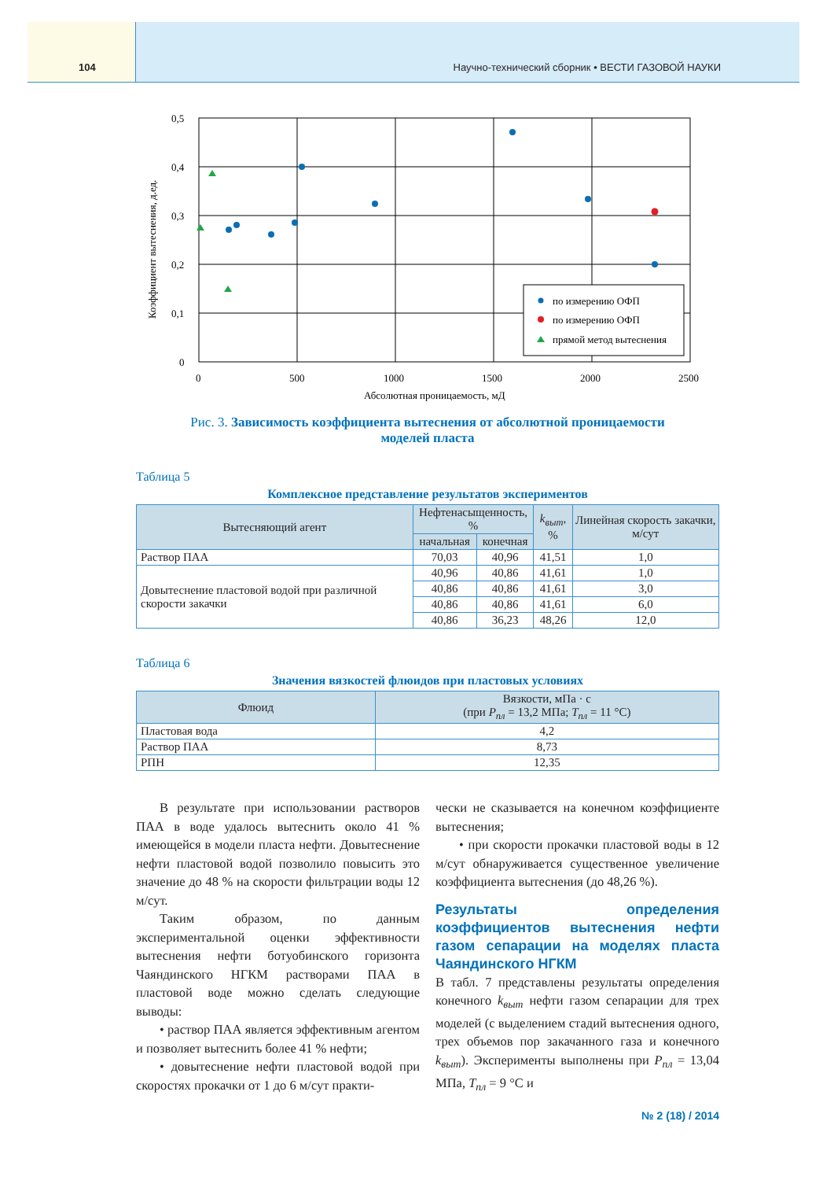104 Научно-технический сборник • ВЕСТИ ГАЗОВОЙ НАУКИ
0,5
0,4
0,3
0,2
0,1
0
0
500
1000
1500
2000
2500
Абсолютная проницаемость, мД
Коэффициент вытеснения, д.ед.
по измерению ОФП
по измерению ОФП
прямой метод вытеснения
Рис. 3. Зависимость коэффициента вытеснения от абсолютной проницаемости
моделей пласта
Таблица 5
Комплексное представление результатов экспериментов
| Вытесняющий агент | Нефтенасыщенность, % | | k<sub>выт</sub> , % | Линейная скорость закачки, м/сут |
| --- | --- | --- | --- | --- |
| | начальная | конечная | | |
| Раствор ПАА | 70,03 | 40,96 | 41,51 | 1,0 |
| Довытеснение пластовой водой при различной скорости закачки | 40,96 | 40,86 | 41,61 | 1,0 |
| | 40,86 | 40,86 | 41,61 | 3,0 |
| | 40,86 | 40,86 | 41,61 | 6,0 |
| | 40,86 | 36,23 | 48,26 | 12,0 |
Таблица 6
Значения вязкостей флюидов при пластовых условиях
| Флюид | Вязкости, мПа · с (при P<sub>пл</sub> = 13,2 МПа; T<sub>пл</sub> = 11 °C) |
| --- | --- |
| Пластовая вода | 4,2 |
| Раствор ПАА | 8,73 |
| РПН | 12,35 |
В результате при использовании растворов ПАА в воде удалось вытеснить около 41 % имеющейся в модели пласта нефти. Довытеснение нефти пластовой водой позволило повысить это значение до 48 % на скорости фильтрации воды 12 м/сут.
Таким образом, по данным экспериментальной оценки эффективности вытеснения нефти ботуобинского горизонта Чаяндинского НГКМ растворами ПАА в пластовой воде можно сделать следующие выводы:
• раствор ПАА является эффективным агентом и позволяет вытеснить более 41 % нефти;
• довытеснение нефти пластовой водой при скоростях прокачки от 1 до 6 м/сут практи-
чески не сказывается на конечном коэффициенте вытеснения;
• при скорости прокачки пластовой воды в 12 м/сут обнаруживается существенное увеличение коэффициента вытеснения (до 48,26 %).
Результаты определения коэффициентов вытеснения нефти газом сепарации на моделях пласта Чаяндинского НГКМ
В табл. 7 представлены результаты определения конечного k<sub>выт</sub> нефти газом сепарации для трех моделей (с выделением стадий вытеснения одного, трех объемов пор закачанного газа и конечного k<sub>выт</sub>). Эксперименты выполнены при P<sub>пл</sub> = 13,04 МПа, T<sub>пл</sub> = 9 °C и
№ 2 (18) / 2014